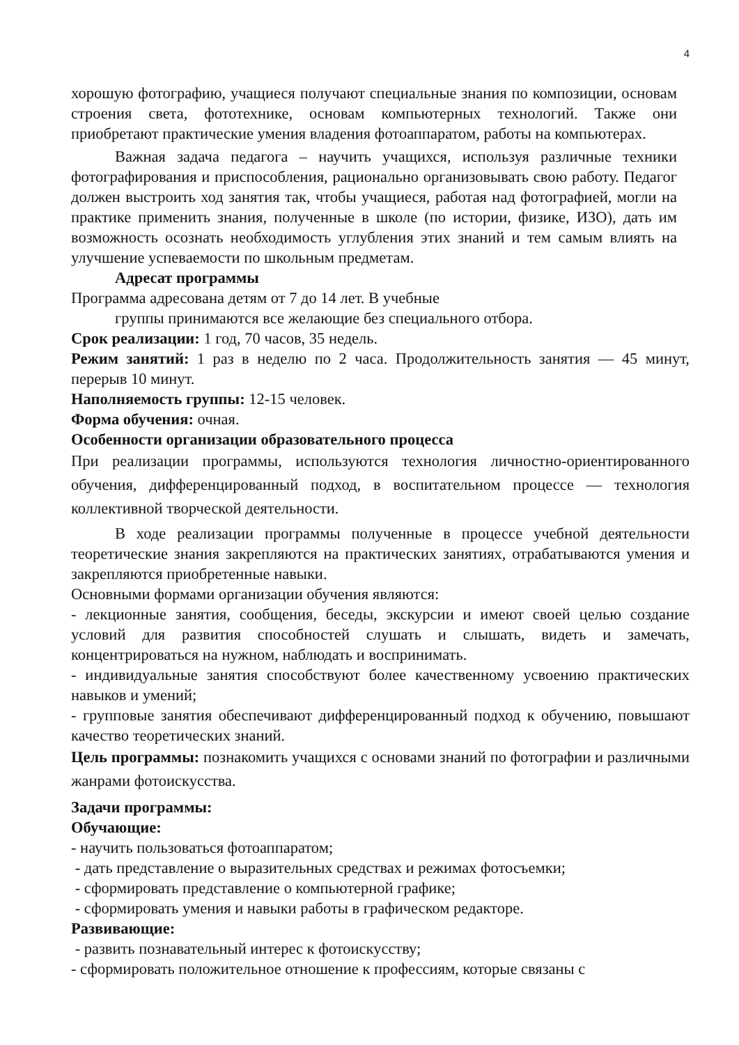4
хорошую фотографию, учащиеся получают специальные знания по композиции, основам строения света, фототехнике, основам компьютерных технологий. Также они приобретают практические умения владения фотоаппаратом, работы на компьютерах.
Важная задача педагога – научить учащихся, используя различные техники фотографирования и приспособления, рационально организовывать свою работу. Педагог должен выстроить ход занятия так, чтобы учащиеся, работая над фотографией, могли на практике применить знания, полученные в школе (по истории, физике, ИЗО), дать им возможность осознать необходимость углубления этих знаний и тем самым влиять на улучшение успеваемости по школьным предметам.
Адресат программы
Программа адресована детям от 7 до 14 лет. В учебные
группы принимаются все желающие без специального отбора.
Срок реализации: 1 год, 70 часов, 35 недель.
Режим занятий: 1 раз в неделю по 2 часа. Продолжительность занятия — 45 минут, перерыв 10 минут.
Наполняемость группы: 12-15 человек.
Форма обучения: очная.
Особенности организации образовательного процесса
При реализации программы, используются технология личностно-ориентированного обучения, дифференцированный подход, в воспитательном процессе — технология коллективной творческой деятельности.
В ходе реализации программы полученные в процессе учебной деятельности теоретические знания закрепляются на практических занятиях, отрабатываются умения и закрепляются приобретенные навыки.
Основными формами организации обучения являются:
- лекционные занятия, сообщения, беседы, экскурсии и имеют своей целью создание условий для развития способностей слушать и слышать, видеть и замечать, концентрироваться на нужном, наблюдать и воспринимать.
- индивидуальные занятия способствуют более качественному усвоению практических навыков и умений;
- групповые занятия обеспечивают дифференцированный подход к обучению, повышают качество теоретических знаний.
Цель программы: познакомить учащихся с основами знаний по фотографии и различными жанрами фотоискусства.
Задачи программы:
Обучающие:
- научить пользоваться фотоаппаратом;
- дать представление о выразительных средствах и режимах фотосъемки;
- сформировать представление о компьютерной графике;
- сформировать умения и навыки работы в графическом редакторе.
Развивающие:
- развить познавательный интерес к фотоискусству;
- сформировать положительное отношение к профессиям, которые связаны с